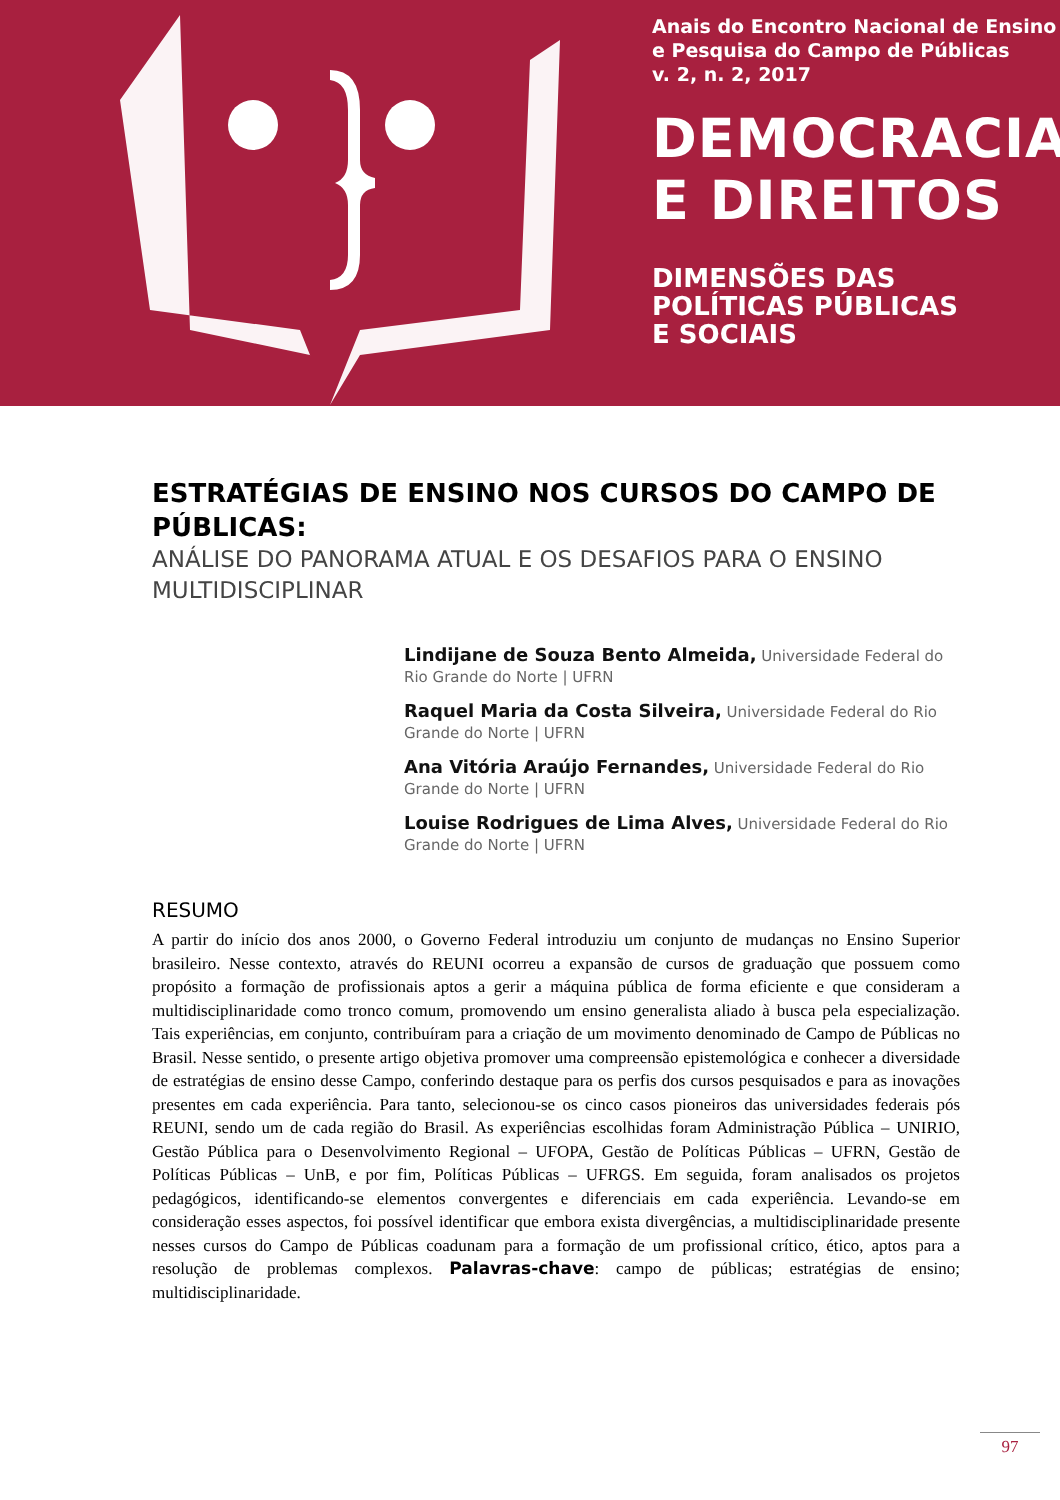Anais do Encontro Nacional de Ensino
e Pesquisa do Campo de Públicas
v. 2, n. 2, 2017
DEMOCRACIA
E DIREITOS
DIMENSÕES DAS
POLÍTICAS PÚBLICAS
E SOCIAIS
ESTRATÉGIAS DE ENSINO NOS CURSOS DO CAMPO DE PÚBLICAS:
ANÁLISE DO PANORAMA ATUAL E OS DESAFIOS PARA O ENSINO MULTIDISCIPLINAR
Lindijane de Souza Bento Almeida, Universidade Federal do Rio Grande do Norte | UFRN
Raquel Maria da Costa Silveira, Universidade Federal do Rio Grande do Norte | UFRN
Ana Vitória Araújo Fernandes, Universidade Federal do Rio Grande do Norte | UFRN
Louise Rodrigues de Lima Alves, Universidade Federal do Rio Grande do Norte | UFRN
RESUMO
A partir do início dos anos 2000, o Governo Federal introduziu um conjunto de mudanças no Ensino Superior brasileiro. Nesse contexto, através do REUNI ocorreu a expansão de cursos de graduação que possuem como propósito a formação de profissionais aptos a gerir a máquina pública de forma eficiente e que consideram a multidisciplinaridade como tronco comum, promovendo um ensino generalista aliado à busca pela especialização. Tais experiências, em conjunto, contribuíram para a criação de um movimento denominado de Campo de Públicas no Brasil. Nesse sentido, o presente artigo objetiva promover uma compreensão epistemológica e conhecer a diversidade de estratégias de ensino desse Campo, conferindo destaque para os perfis dos cursos pesquisados e para as inovações presentes em cada experiência. Para tanto, selecionou-se os cinco casos pioneiros das universidades federais pós REUNI, sendo um de cada região do Brasil. As experiências escolhidas foram Administração Pública – UNIRIO, Gestão Pública para o Desenvolvimento Regional – UFOPA, Gestão de Políticas Públicas – UFRN, Gestão de Políticas Públicas – UnB, e por fim, Políticas Públicas – UFRGS. Em seguida, foram analisados os projetos pedagógicos, identificando-se elementos convergentes e diferenciais em cada experiência. Levando-se em consideração esses aspectos, foi possível identificar que embora exista divergências, a multidisciplinaridade presente nesses cursos do Campo de Públicas coadunam para a formação de um profissional crítico, ético, aptos para a resolução de problemas complexos. Palavras-chave: campo de públicas; estratégias de ensino; multidisciplinaridade.
97